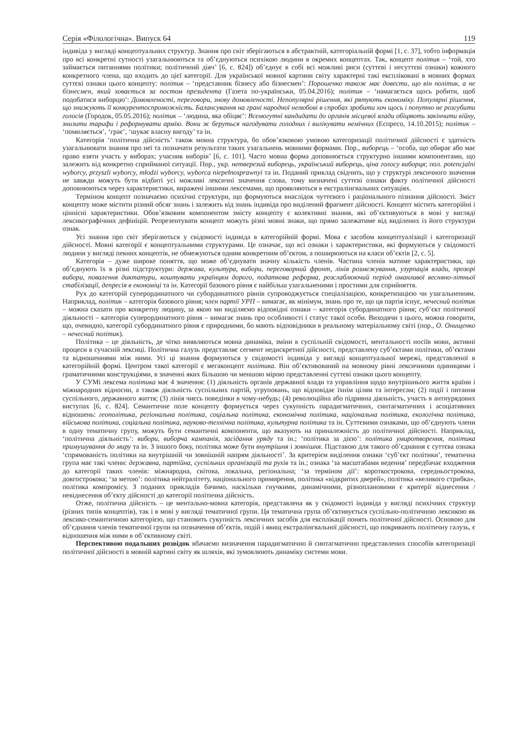Серія «Філологічна». Випуск 64 119
індивіда у вигляді концептуальних структур. Знання про світ зберігаються в абстрактній, категоріальній формі [1, с. 37], тобто інформація про всі конкретні сутності узагальнюються та об’єднуються психікою людини в окремих концептах. Так, концепт політик – ‘той, хто займається питаннями політики; політичний діяч’ [6, с. 824]) об’єднує в собі всі можливі риси (суттєві і несуттєві ознаки) кожного конкретного члена, що входить до цієї категорії. Для української мовної картини світу характерні такі експліковані в мовних формах суттєві ознаки цього концепту: політик – ‘представник бізнесу або бізнесмен’: Порошенко також має довести, що він політик, а не бізнесмен, який ховається за постом президента (Газета по-українськи, 05.04.2016); політик – ‘намагається щось робити, щоб подобатися виборцю’: Домовленості, переговори, знову домовленості. Непопулярні рішення, які рятують економіку. Популярні рішення, що знижують її конкурентоспроможність. Балансування на грані народної нелюбові в спробах зробити хоч щось і попутно не розгубити голосів (Городок, 05.05.2016); політик – ‘людина, яка обіцяє’: Всемогутні кандидати до органів місцевої влади обіцяють закінчити війну, знизити тарифи і реформувати армію. Вони ж беруться нагодувати голодних і вилікувати немічних (Еспресо, 14.10.2015); політик – ‘помиляється’, ‘грає’, ‘шукає власну вигоду’ та ін.
Категорія ‘політична дійсність’ також мовна структура, бо обов’язковою умовою категоризації політичної дійсності є здатність узагальнювати знання про неї та позначати результати таких узагальнень мовними формами. Пор., виборець – ‘особа, що обирає або має право взяти участь у виборах; учасник виборів’ [6, с. 101]. Часто мовна форма доповнюється структурно іншими компонентами, що залежить від конкретно сприйманої ситуації. Пор., укр. нетверезий виборець, український виборець, ціна голосу виборця; пол. potencjalni wyborcy, przyszli wyborcy, młodzi wyborcy, wyborca niepełnosprawnyi та ін. Поданий приклад свідчить, що у структурі лексичного значення не завжди можуть бути відбиті усі можливі лексичні значення слова, тому визначені суттєві ознаки факту політичної дійсності доповнюються через характеристики, виражені іншими лексемами, що проявляються в екстралінгвальних ситуаціях.
Терміном концепт позначаємо психічні структури, що формуються внаслідок чуттєвого і раціонального пізнання дійсності. Зміст концепту може містити різний обсяг знань і залежить від знань індивіда про виділений фрагмент дійсності. Концепт містить категорійні і ціннісні характеристики. Обов’язковим компонентом змісту концепту є колективні знання, які об’єктивуються в мові у вигляді лексикографічних дефініцій. Репрезентувати концепт можуть різні мовні знаки, що прямо залежатиме від виділених із його структури ознак.
Усі знання про світ зберігаються у свідомості індивіда в категорійній формі. Мова є засобом концептуалізації і категоризації дійсності. Мовні категорії є концептуальними структурами. Це означає, що всі ознаки і характеристики, які формуються у свідомості людини у вигляді певних концептів, не обмежуються одним конкретним об’єктом, а поширюються на класи об’єктів [2, с. 5].
Категорія – дуже широке поняття, що може об’єднувати значну кількість членів. Частина членів матиме характеристики, що об’єднують їх в різні підструктури: держава, культура, вибори, переговорний фронт, лінія розмежування, узурпація влади, прозорі вибори, повалення диктатури, коштувати українцям дорого, податкова реформа, розслаблюючий період оманливої весняно-літньої стабілізації, депресія в економіці та ін. Категорії базового рівня є найбільш узагальненими і простими для сприйняття.
Рух до категорій суперординатного чи субординатного рівнів супроводжується спеціалізацією, конкретизацією чи узагальненням. Наприклад, політик – категорія базового рівня; член партії УРП – вимагає, як мінімум, знань про те, що ця партія існує, нечесний політик – можна сказати про конкретну людину, за якою ми виділяємо відповідні ознаки – категорія субординатного рівня; суб’єкт політичної діяльності – категорія суперординатного рівня – вимагає знань про особливості і статус такої особи. Виходячи з цього, можна говорити, що, очевидно, категорії субординатного рівня є природними, бо мають відповідники в реальному матеріальному світі (пор., О. Онищенко – нечесний політик).
Політика – це діяльність, де чітко виявляються мовна динаміка, зміни в суспільній свідомості, ментальності носіїв мови, активні процеси в сучасній лексиці. Політична галузь представляє сегмент недискретної дійсності, представлену суб’єктами політики, об’єктами та відношеннями між ними. Усі ці знання формуються у свідомості індивіда у вигляді концептуальної мережі, представленої в категорійній формі. Центром такої категорії є мегаконцепт політика. Він об’єктивований на мовному рівні лексичними одиницями і граматичними конструкціями, в значенні яких більшою чи меншою мірою представленні суттєві ознаки цього концепту.
У СУМі лексема політика має 4 значення: (1) діяльність органів державної влади та управління щодо внутрішнього життя країни і міжнародних відносин, а також діяльність суспільних партій, угруповань, що відповідає їхнім цілям та інтересам; (2) події і питання суспільного, державного життя; (3) лінія чиєсь поведінки в чому-небудь; (4) революційна або підривна діяльність, участь в антиурядових виступах [6, с. 824]. Семантичне поле концепту формується через сукупність парадигматичних, синтагматичних і асоціативних відношень: геополітика, регіональна політика, соціальна політика, економічна політика, національна політика, екологічна політика, військова політика, соціальна політика, науково-технічна політика, культурна політика та ін. Суттєвими ознаками, що об’єднують члени в одну тематичну групу, можуть бути семантичні компоненти, що вказують на приналежність до політичної дійсності. Наприклад, ‘політична діяльність’: вибори, виборча кампанія, засідання уряду та ін.; ‘політика за дією’: політика умиротворення, політика примушування до миру та ін. З іншого боку, політика може бути внутрішня і зовнішня. Підставою для такого об’єднання є суттєва ознака ‘спрямованість політики на внутрішній чи зовнішній напрям діяльності’. За критерієм виділення ознаки ‘суб’єкт політики’, тематична група має такі члени: державна, партійна, суспільних організацій та рухів та ін.; ознака ‘за масштабами ведення’ передбачає входження до категорії таких членів: міжнародна, світова, локальна, регіональна; ‘за терміном дії’: короткострокова, середньострокова, довгострокова; ‘за метою’: політика нейтралітету, національного примирення, політика «відкритих дверей», політика «великого стрибка», політика компромісу. З поданих прикладів бачимо, наскільки гнучкими, динамічними, різноплановими є критерії віднесення / невіднесення об’єкту дійсності до категорії політична дійсність.
Отже, політична дійсність – це ментально-мовна категорія, представлена як у свідомості індивіда у вигляді психічних структур (різних типів концептів), так і в мові у вигляді тематичної групи. Ця тематична група об’єктивується суспільно-політичною лексикою як лексико-семантичною категорією, що становить сукупність лексичних засобів для експлікації понять політичної дійсності. Основою для об’єднання членів тематичної групи на позначення об’єктів, подій і явищ екстралінгвальної дійсності, що покривають політичну галузь, є відношення між ними в об’єктивному світі.
Перспективою подальших розвідок вбачаємо визначення парадигматично й синтагматично представлених способів категоризації політичної дійсності в мовній картині світу як шляхів, які зумовлюють динаміку системи мови.